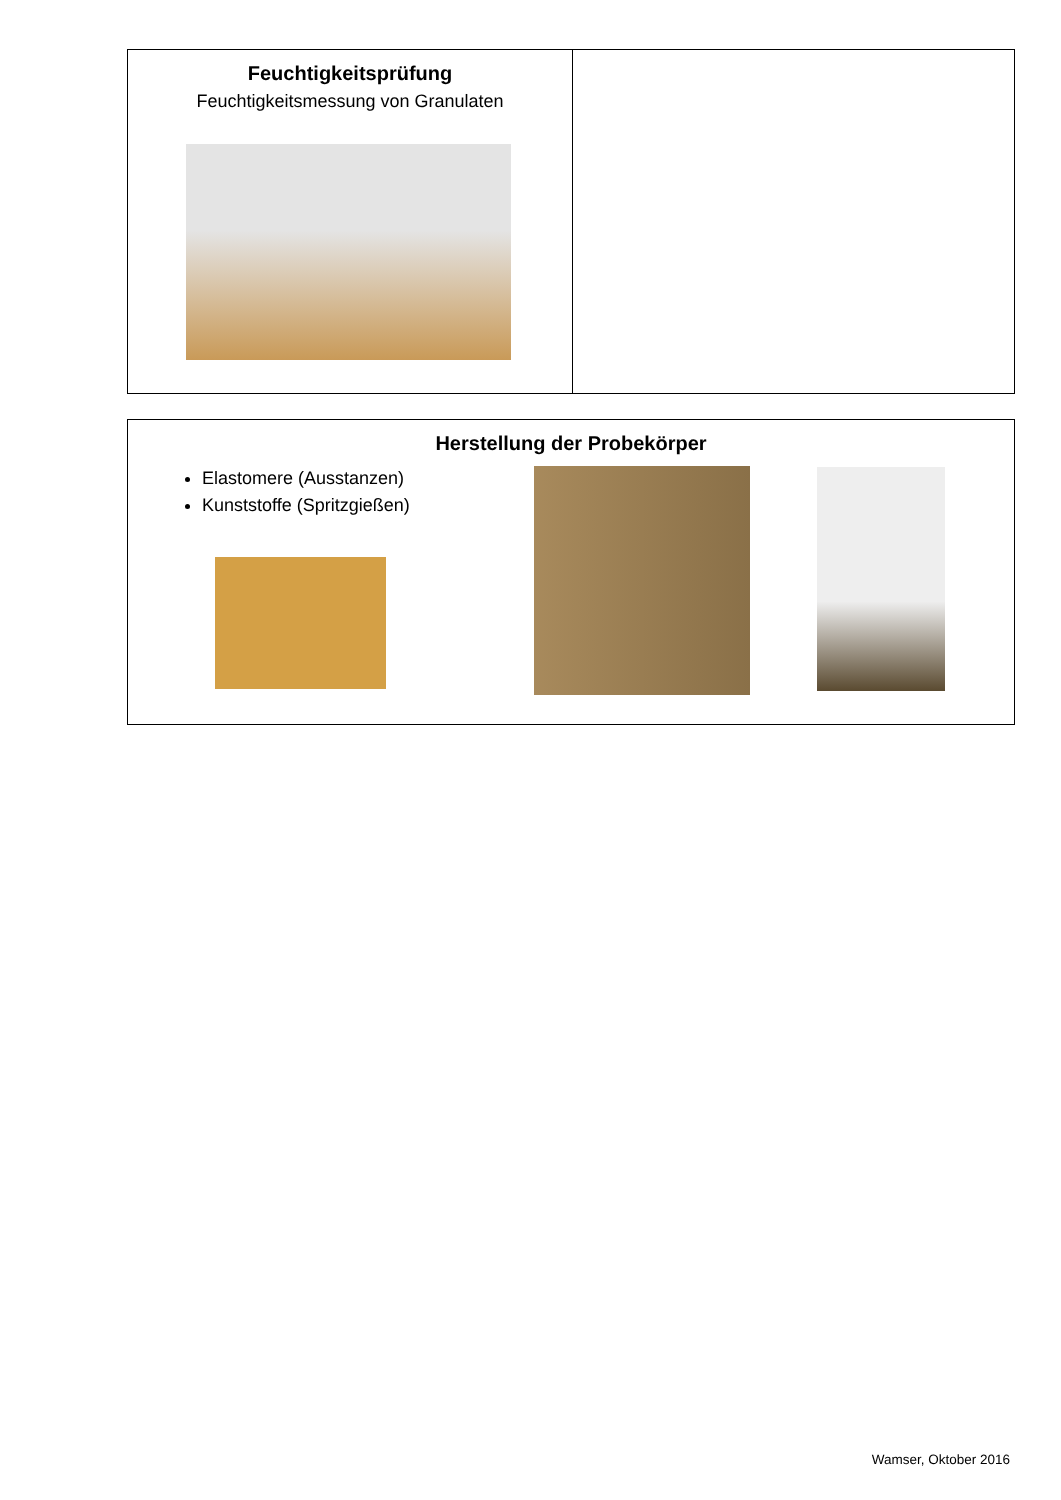| Feuchtigkeitsprüfung Feuchtigkeitsmessung von Granulaten | |
| Herstellung der Probekörper Elastomere (Ausstanzen) Kunststoffe (Spritzgießen) |
Wamser, Oktober 2016